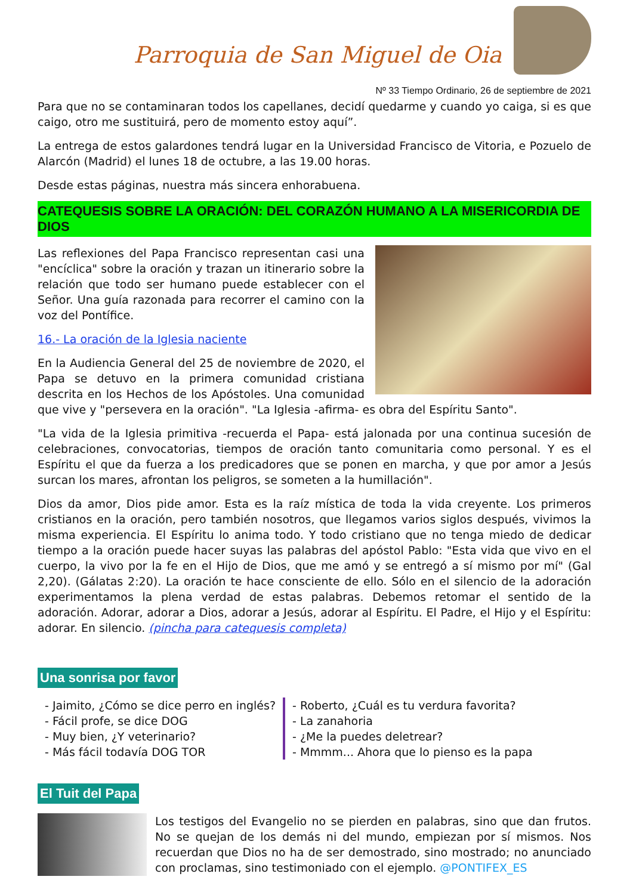Parroquia de San Miguel de Oia
Nº 33 Tiempo Ordinario, 26 de septiembre de 2021
Para que no se contaminaran todos los capellanes, decidí quedarme y cuando yo caiga, si es que caigo, otro me sustituirá, pero de momento estoy aquí”.
La entrega de estos galardones tendrá lugar en la Universidad Francisco de Vitoria, e Pozuelo de Alarcón (Madrid) el lunes 18 de octubre, a las 19.00 horas.
Desde estas páginas, nuestra más sincera enhorabuena.
CATEQUESIS SOBRE LA ORACIÓN: DEL CORAZÓN HUMANO A LA MISERICORDIA DE DIOS
Las reflexiones del Papa Francisco representan casi una "encíclica" sobre la oración y trazan un itinerario sobre la relación que todo ser humano puede establecer con el Señor. Una guía razonada para recorrer el camino con la voz del Pontífice.
16.- La oración de la Iglesia naciente
En la Audiencia General del 25 de noviembre de 2020, el Papa se detuvo en la primera comunidad cristiana descrita en los Hechos de los Apóstoles. Una comunidad que vive y "persevera en la oración". "La Iglesia -afirma- es obra del Espíritu Santo".
"La vida de la Iglesia primitiva -recuerda el Papa- está jalonada por una continua sucesión de celebraciones, convocatorias, tiempos de oración tanto comunitaria como personal. Y es el Espíritu el que da fuerza a los predicadores que se ponen en marcha, y que por amor a Jesús surcan los mares, afrontan los peligros, se someten a la humillación".
Dios da amor, Dios pide amor. Esta es la raíz mística de toda la vida creyente. Los primeros cristianos en la oración, pero también nosotros, que llegamos varios siglos después, vivimos la misma experiencia. El Espíritu lo anima todo. Y todo cristiano que no tenga miedo de dedicar tiempo a la oración puede hacer suyas las palabras del apóstol Pablo: "Esta vida que vivo en el cuerpo, la vivo por la fe en el Hijo de Dios, que me amó y se entregó a sí mismo por mí" (Gal 2,20). (Gálatas 2:20). La oración te hace consciente de ello. Sólo en el silencio de la adoración experimentamos la plena verdad de estas palabras. Debemos retomar el sentido de la adoración. Adorar, adorar a Dios, adorar a Jesús, adorar al Espíritu. El Padre, el Hijo y el Espíritu: adorar. En silencio. (pincha para catequesis completa)
Una sonrisa por favor
- Jaimito, ¿Cómo se dice perro en inglés?
- Fácil profe, se dice DOG
- Muy bien, ¿Y veterinario?
- Más fácil todavía DOG TOR
- Roberto, ¿Cuál es tu verdura favorita?
- La zanahoria
- ¿Me la puedes deletrear?
- Mmmm... Ahora que lo pienso es la papa
El Tuit del Papa
Los testigos del Evangelio no se pierden en palabras, sino que dan frutos. No se quejan de los demás ni del mundo, empiezan por sí mismos. Nos recuerdan que Dios no ha de ser demostrado, sino mostrado; no anunciado con proclamas, sino testimoniado con el ejemplo. @PONTIFEX_ES